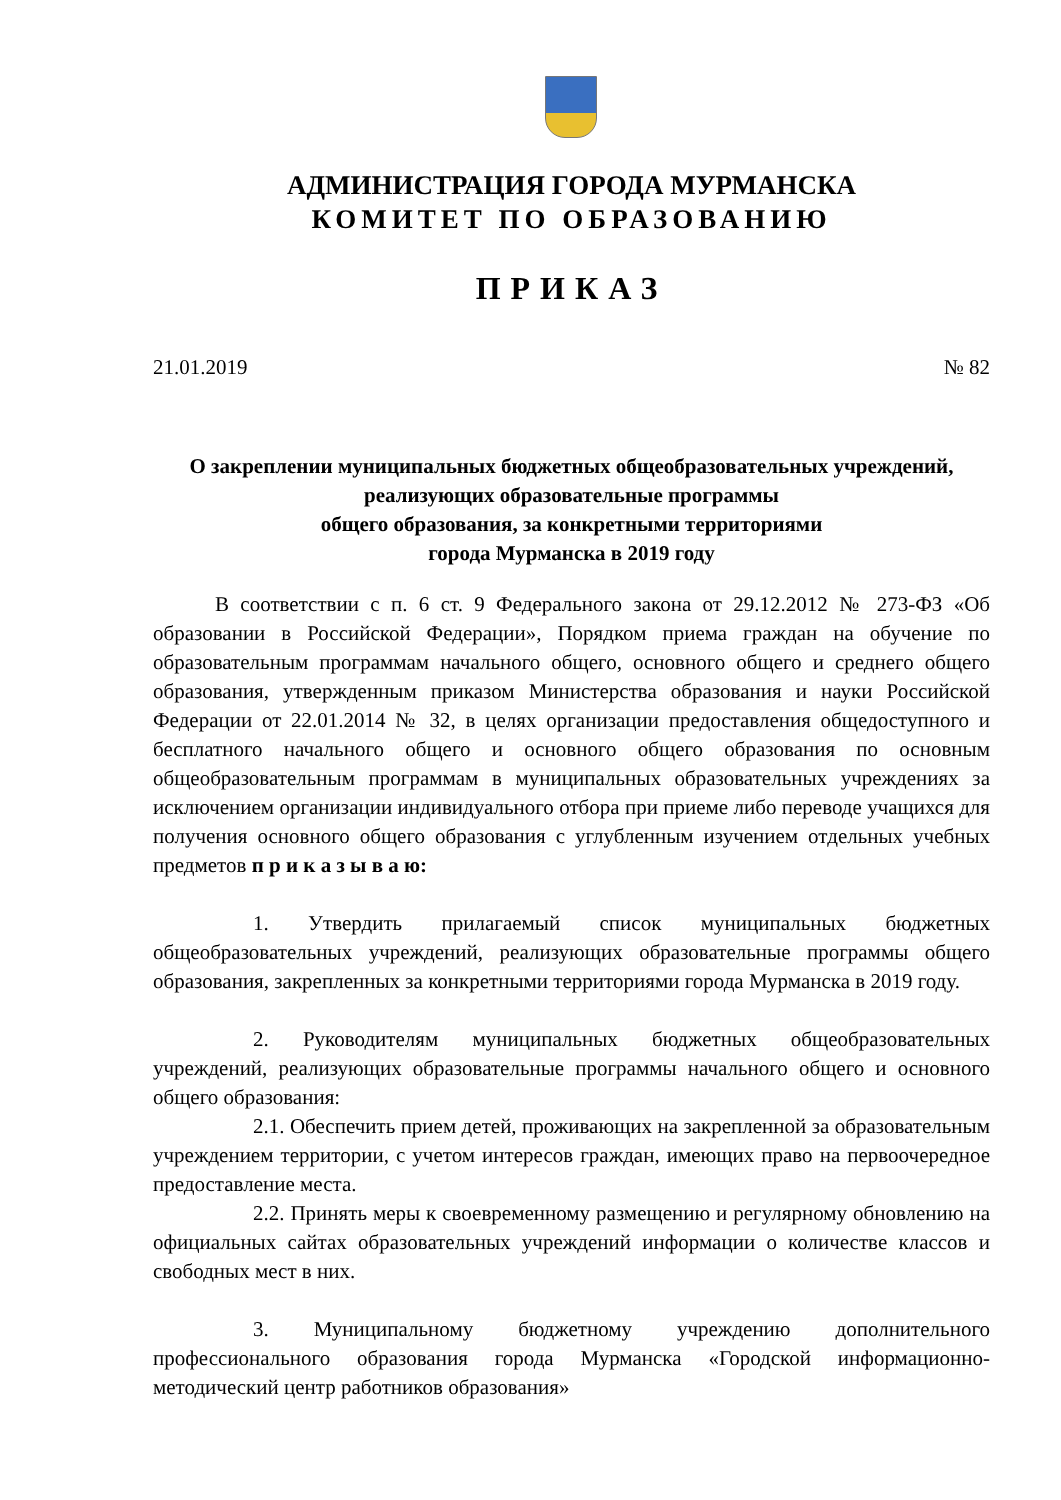АДМИНИСТРАЦИЯ ГОРОДА МУРМАНСКА
КОМИТЕТ ПО ОБРАЗОВАНИЮ
ПРИКАЗ
21.01.2019 № 82
О закреплении муниципальных бюджетных общеобразовательных учреждений, реализующих образовательные программы
общего образования, за конкретными территориями
города Мурманска в 2019 году
В соответствии с п. 6 ст. 9 Федерального закона от 29.12.2012 № 273-ФЗ «Об образовании в Российской Федерации», Порядком приема граждан на обучение по образовательным программам начального общего, основного общего и среднего общего образования, утвержденным приказом Министерства образования и науки Российской Федерации от 22.01.2014 № 32, в целях организации предоставления общедоступного и бесплатного начального общего и основного общего образования по основным общеобразовательным программам в муниципальных образовательных учреждениях за исключением организации индивидуального отбора при приеме либо переводе учащихся для получения основного общего образования с углубленным изучением отдельных учебных предметов п р и к а з ы в а ю:
1. Утвердить прилагаемый список муниципальных бюджетных общеобразовательных учреждений, реализующих образовательные программы общего образования, закрепленных за конкретными территориями города Мурманска в 2019 году.
2. Руководителям муниципальных бюджетных общеобразовательных учреждений, реализующих образовательные программы начального общего и основного общего образования:
2.1. Обеспечить прием детей, проживающих на закрепленной за образовательным учреждением территории, с учетом интересов граждан, имеющих право на первоочередное предоставление места.
2.2. Принять меры к своевременному размещению и регулярному обновлению на официальных сайтах образовательных учреждений информации о количестве классов и свободных мест в них.
3. Муниципальному бюджетному учреждению дополнительного профессионального образования города Мурманска «Городской информационно-методический центр работников образования»